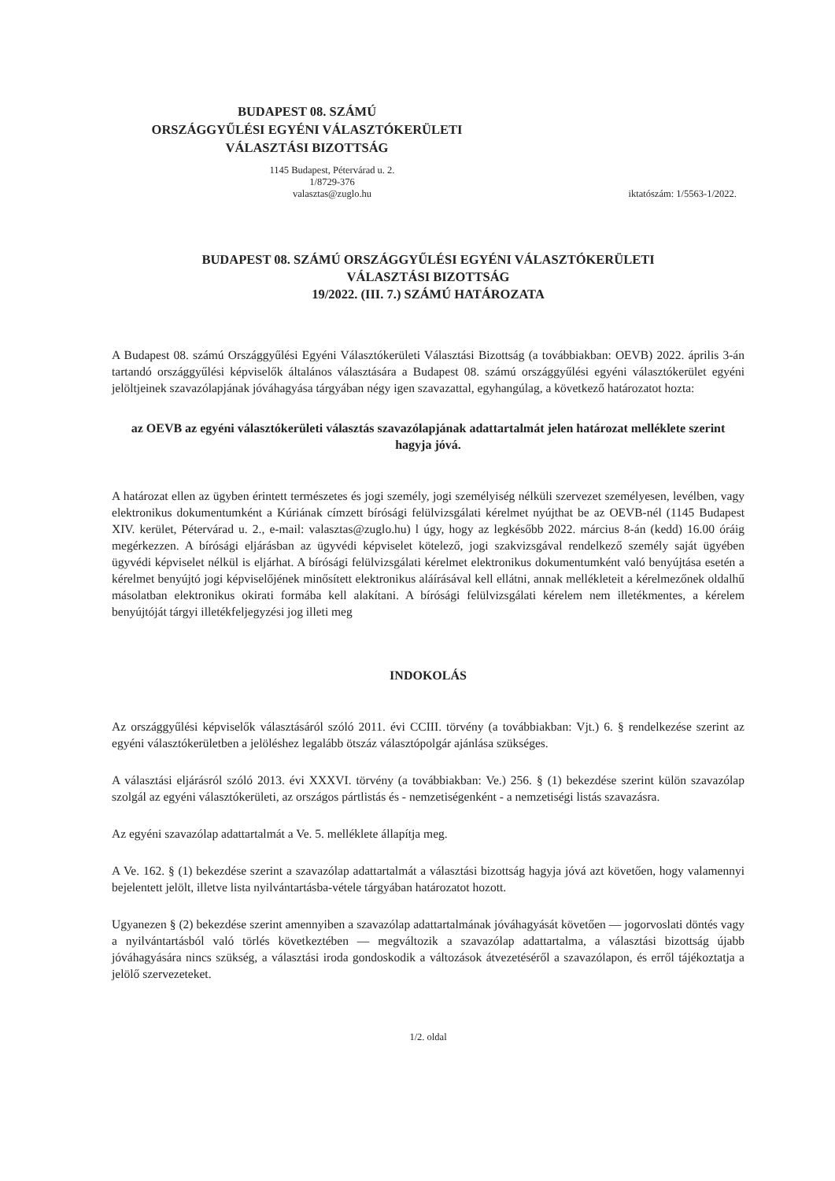BUDAPEST 08. SZÁMÚ
ORSZÁGGYŰLÉSI EGYÉNI VÁLASZTÓKERÜLETI
VÁLASZTÁSI BIZOTTSÁG
1145 Budapest, Pétervárad u. 2.
1/8729-376
valasztas@zuglo.hu
iktatószám: 1/5563-1/2022.
BUDAPEST 08. SZÁMÚ ORSZÁGGYŰLÉSI EGYÉNI VÁLASZTÓKERÜLETI
VÁLASZTÁSI BIZOTTSÁG
19/2022. (III. 7.) SZÁMÚ HATÁROZATA
A Budapest 08. számú Országgyűlési Egyéni Választókerületi Választási Bizottság (a továbbiakban: OEVB) 2022. április 3-án tartandó országgyűlési képviselők általános választására a Budapest 08. számú országgyűlési egyéni választókerület egyéni jelöltjeinek szavazólapjának jóváhagyása tárgyában négy igen szavazattal, egyhangúlag, a következő határozatot hozta:
az OEVB az egyéni választókerületi választás szavazólapjának adattartalmát jelen határozat melléklete szerint hagyja jóvá.
A határozat ellen az ügyben érintett természetes és jogi személy, jogi személyiség nélküli szervezet személyesen, levélben, vagy elektronikus dokumentumként a Kúriának címzett bírósági felülvizsgálati kérelmet nyújthat be az OEVB-nél (1145 Budapest XIV. kerület, Pétervárad u. 2., e-mail: valasztas@zuglo.hu) l úgy, hogy az legkésőbb 2022. március 8-án (kedd) 16.00 óráig megérkezzen. A bírósági eljárásban az ügyvédi képviselet kötelező, jogi szakvizsgával rendelkező személy saját ügyében ügyvédi képviselet nélkül is eljárhat. A bírósági felülvizsgálati kérelmet elektronikus dokumentumként való benyújtása esetén a kérelmet benyújtó jogi képviselőjének minősített elektronikus aláírásával kell ellátni, annak mellékleteit a kérelmezőnek oldalhű másolatban elektronikus okirati formába kell alakítani. A bírósági felülvizsgálati kérelem nem illetékmentes, a kérelem benyújtóját tárgyi illetékfeljegyzési jog illeti meg
INDOKOLÁS
Az országgyűlési képviselők választásáról szóló 2011. évi CCIII. törvény (a továbbiakban: Vjt.) 6. § rendelkezése szerint az egyéni választókerületben a jelöléshez legalább ötszáz választópolgár ajánlása szükséges.
A választási eljárásról szóló 2013. évi XXXVI. törvény (a továbbiakban: Ve.) 256. § (1) bekezdése szerint külön szavazólap szolgál az egyéni választókerületi, az országos pártlistás és - nemzetiségenként - a nemzetiségi listás szavazásra.
Az egyéni szavazólap adattartalmát a Ve. 5. melléklete állapítja meg.
A Ve. 162. § (1) bekezdése szerint a szavazólap adattartalmát a választási bizottság hagyja jóvá azt követően, hogy valamennyi bejelentett jelölt, illetve lista nyilvántartásba-vétele tárgyában határozatot hozott.
Ugyanezen § (2) bekezdése szerint amennyiben a szavazólap adattartalmának jóváhagyását követően — jogorvoslati döntés vagy a nyilvántartásból való törlés következtében — megváltozik a szavazólap adattartalma, a választási bizottság újabb jóváhagyására nincs szükség, a választási iroda gondoskodik a változások átvezetéséről a szavazólapon, és erről tájékoztatja a jelölő szervezeteket.
1/2. oldal